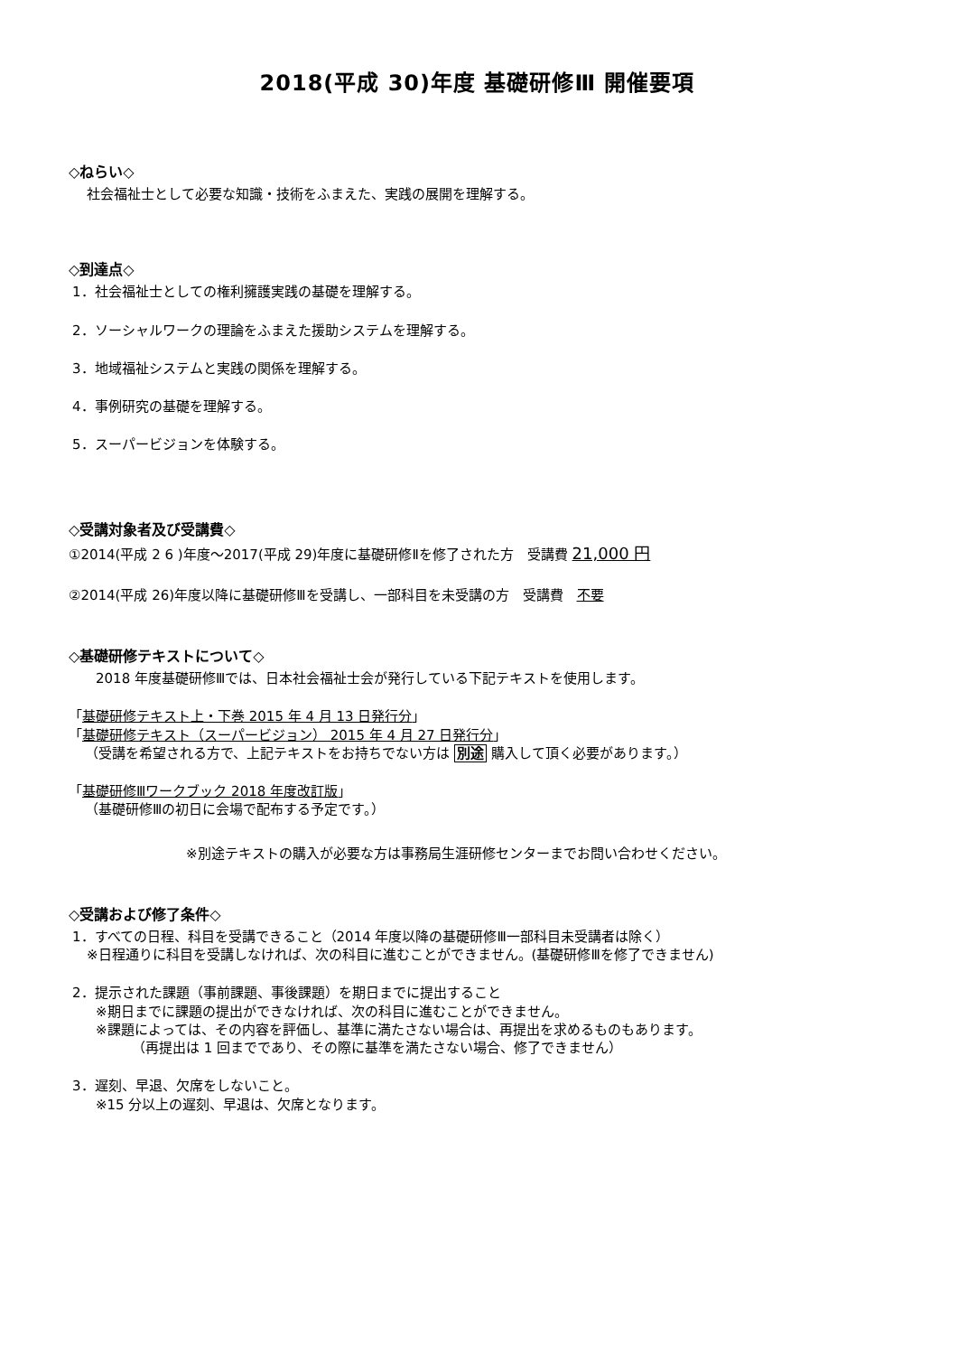2018(平成 30)年度 基礎研修Ⅲ 開催要項
◇ねらい◇
社会福祉士として必要な知識・技術をふまえた、実践の展開を理解する。
◇到達点◇
1．社会福祉士としての権利擁護実践の基礎を理解する。
2．ソーシャルワークの理論をふまえた援助システムを理解する。
3．地域福祉システムと実践の関係を理解する。
4．事例研究の基礎を理解する。
5．スーパービジョンを体験する。
◇受講対象者及び受講費◇
①2014(平成 2 6 )年度～2017(平成 29)年度に基礎研修Ⅱを修了された方　受講費 21,000 円
②2014(平成 26)年度以降に基礎研修Ⅲを受講し、一部科目を未受講の方　受講費　不要
◇基礎研修テキストについて◇
2018 年度基礎研修Ⅲでは、日本社会福祉士会が発行している下記テキストを使用します。
「基礎研修テキスト上・下巻 2015 年 4 月 13 日発行分」
「基礎研修テキスト（スーパービジョン） 2015 年 4 月 27 日発行分」
（受講を希望される方で、上記テキストをお持ちでない方は 別途 購入して頂く必要があります。）
「基礎研修Ⅲワークブック 2018 年度改訂版」
（基礎研修Ⅲの初日に会場で配布する予定です。）
※別途テキストの購入が必要な方は事務局生涯研修センターまでお問い合わせください。
◇受講および修了条件◇
1．すべての日程、科目を受講できること（2014 年度以降の基礎研修Ⅲ一部科目未受講者は除く）
※日程通りに科目を受講しなければ、次の科目に進むことができません。(基礎研修Ⅲを修了できません)
2．提示された課題（事前課題、事後課題）を期日までに提出すること
※期日までに課題の提出ができなければ、次の科目に進むことができません。
※課題によっては、その内容を評価し、基準に満たさない場合は、再提出を求めるものもあります。
（再提出は 1 回までであり、その際に基準を満たさない場合、修了できません）
3．遅刻、早退、欠席をしないこと。
※15 分以上の遅刻、早退は、欠席となります。